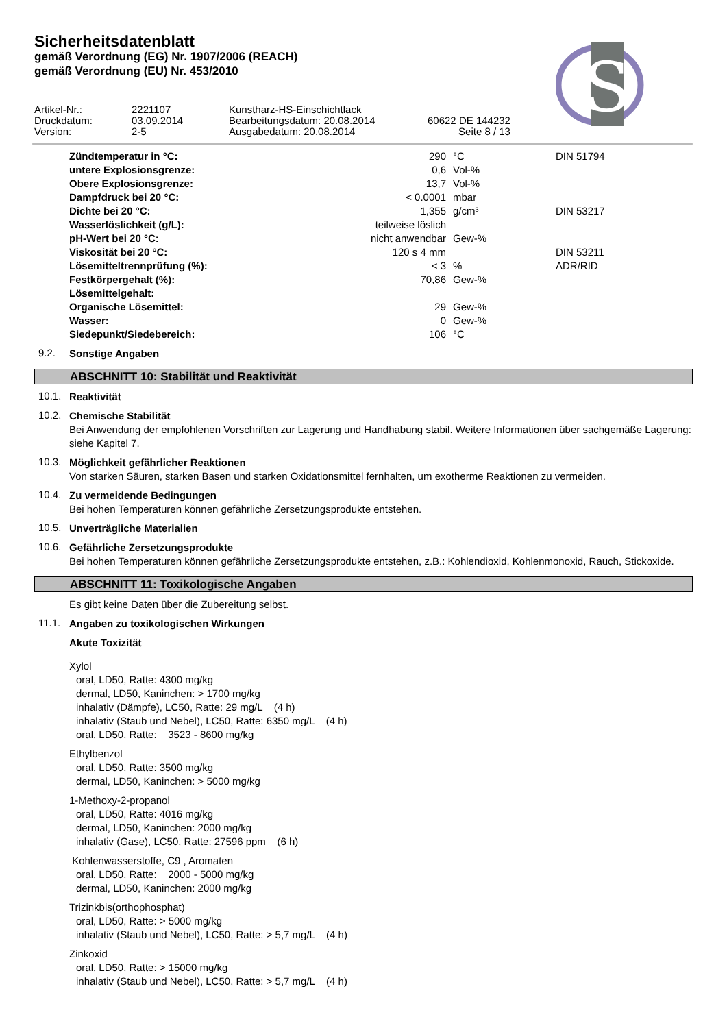S
Sicherheitsdatenblatt
gemäß Verordnung (EG) Nr. 1907/2006 (REACH)
gemäß Verordnung (EU) Nr. 453/2010
| Artikel-Nr.: | 2221107 | Kunstharz-HS-Einschichtlack | |
| Druckdatum: | 03.09.2014 | Bearbeitungsdatum: 20.08.2014 | 60622 DE 144232 |
| Version: | 2-5 | Ausgabedatum: 20.08.2014 | Seite 8 / 13 |
| Zündtemperatur in °C: | 290 | °C | DIN 51794 |
| untere Explosionsgrenze: | 0,6 | Vol-% | |
| Obere Explosionsgrenze: | 13,7 | Vol-% | |
| Dampfdruck bei 20 °C: | < 0.0001 | mbar | |
| Dichte bei 20 °C: | 1,355 | g/cm³ | DIN 53217 |
| Wasserlöslichkeit (g/L): | teilweise löslich | | |
| pH-Wert bei 20 °C: | nicht anwendbar | Gew-% | |
| Viskosität bei 20 °C: | 120 s 4 mm | | DIN 53211 |
| Lösemitteltrennprüfung (%): | < 3 | % | ADR/RID |
| Festkörpergehalt (%): | 70,86 | Gew-% | |
| Lösemittelgehalt: | | | |
| Organische Lösemittel: | 29 | Gew-% | |
| Wasser: | 0 | Gew-% | |
| Siedepunkt/Siedebereich: | 106 | °C | |
9.2.
Sonstige Angaben
ABSCHNITT 10: Stabilität und Reaktivität
10.1.
Reaktivität
10.2.
Chemische Stabilität
Bei Anwendung der empfohlenen Vorschriften zur Lagerung und Handhabung stabil. Weitere Informationen über sachgemäße Lagerung: siehe Kapitel 7.
10.3.
Möglichkeit gefährlicher Reaktionen
Von starken Säuren, starken Basen und starken Oxidationsmittel fernhalten, um exotherme Reaktionen zu vermeiden.
10.4.
Zu vermeidende Bedingungen
Bei hohen Temperaturen können gefährliche Zersetzungsprodukte entstehen.
10.5.
Unverträgliche Materialien
10.6.
Gefährliche Zersetzungsprodukte
Bei hohen Temperaturen können gefährliche Zersetzungsprodukte entstehen, z.B.: Kohlendioxid, Kohlenmonoxid, Rauch, Stickoxide.
ABSCHNITT 11: Toxikologische Angaben
Es gibt keine Daten über die Zubereitung selbst.
11.1.
Angaben zu toxikologischen Wirkungen
Akute Toxizität
Xylol
oral, LD50, Ratte: 4300 mg/kg
dermal, LD50, Kaninchen: > 1700 mg/kg
inhalativ (Dämpfe), LC50, Ratte: 29 mg/L (4 h)
inhalativ (Staub und Nebel), LC50, Ratte: 6350 mg/L (4 h)
oral, LD50, Ratte: 3523 - 8600 mg/kg
Ethylbenzol
oral, LD50, Ratte: 3500 mg/kg
dermal, LD50, Kaninchen: > 5000 mg/kg
1-Methoxy-2-propanol
oral, LD50, Ratte: 4016 mg/kg
dermal, LD50, Kaninchen: 2000 mg/kg
inhalativ (Gase), LC50, Ratte: 27596 ppm (6 h)
Kohlenwasserstoffe, C9 , Aromaten
oral, LD50, Ratte: 2000 - 5000 mg/kg
dermal, LD50, Kaninchen: 2000 mg/kg
Trizinkbis(orthophosphat)
oral, LD50, Ratte: > 5000 mg/kg
inhalativ (Staub und Nebel), LC50, Ratte: > 5,7 mg/L (4 h)
Zinkoxid
oral, LD50, Ratte: > 15000 mg/kg
inhalativ (Staub und Nebel), LC50, Ratte: > 5,7 mg/L (4 h)